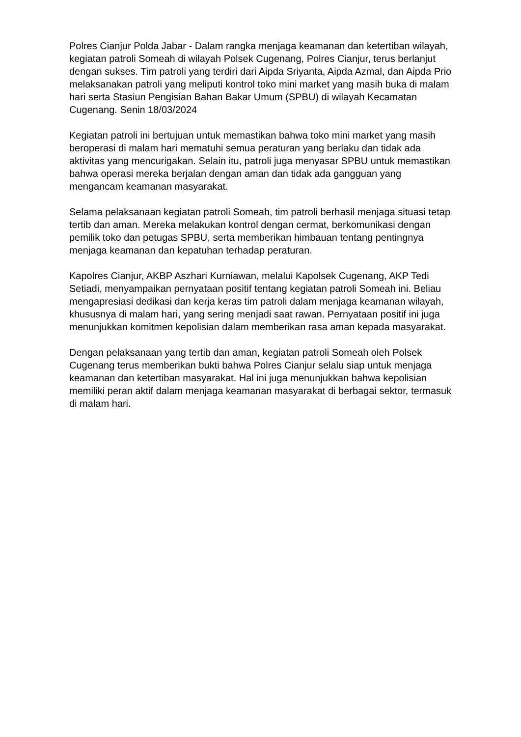Polres Cianjur Polda Jabar - Dalam rangka menjaga keamanan dan ketertiban wilayah, kegiatan patroli Someah di wilayah Polsek Cugenang, Polres Cianjur, terus berlanjut dengan sukses. Tim patroli yang terdiri dari Aipda Sriyanta, Aipda Azmal, dan Aipda Prio melaksanakan patroli yang meliputi kontrol toko mini market yang masih buka di malam hari serta Stasiun Pengisian Bahan Bakar Umum (SPBU) di wilayah Kecamatan Cugenang. Senin 18/03/2024
Kegiatan patroli ini bertujuan untuk memastikan bahwa toko mini market yang masih beroperasi di malam hari mematuhi semua peraturan yang berlaku dan tidak ada aktivitas yang mencurigakan. Selain itu, patroli juga menyasar SPBU untuk memastikan bahwa operasi mereka berjalan dengan aman dan tidak ada gangguan yang mengancam keamanan masyarakat.
Selama pelaksanaan kegiatan patroli Someah, tim patroli berhasil menjaga situasi tetap tertib dan aman. Mereka melakukan kontrol dengan cermat, berkomunikasi dengan pemilik toko dan petugas SPBU, serta memberikan himbauan tentang pentingnya menjaga keamanan dan kepatuhan terhadap peraturan.
Kapolres Cianjur, AKBP Aszhari Kurniawan, melalui Kapolsek Cugenang, AKP Tedi Setiadi, menyampaikan pernyataan positif tentang kegiatan patroli Someah ini. Beliau mengapresiasi dedikasi dan kerja keras tim patroli dalam menjaga keamanan wilayah, khususnya di malam hari, yang sering menjadi saat rawan. Pernyataan positif ini juga menunjukkan komitmen kepolisian dalam memberikan rasa aman kepada masyarakat.
Dengan pelaksanaan yang tertib dan aman, kegiatan patroli Someah oleh Polsek Cugenang terus memberikan bukti bahwa Polres Cianjur selalu siap untuk menjaga keamanan dan ketertiban masyarakat. Hal ini juga menunjukkan bahwa kepolisian memiliki peran aktif dalam menjaga keamanan masyarakat di berbagai sektor, termasuk di malam hari.